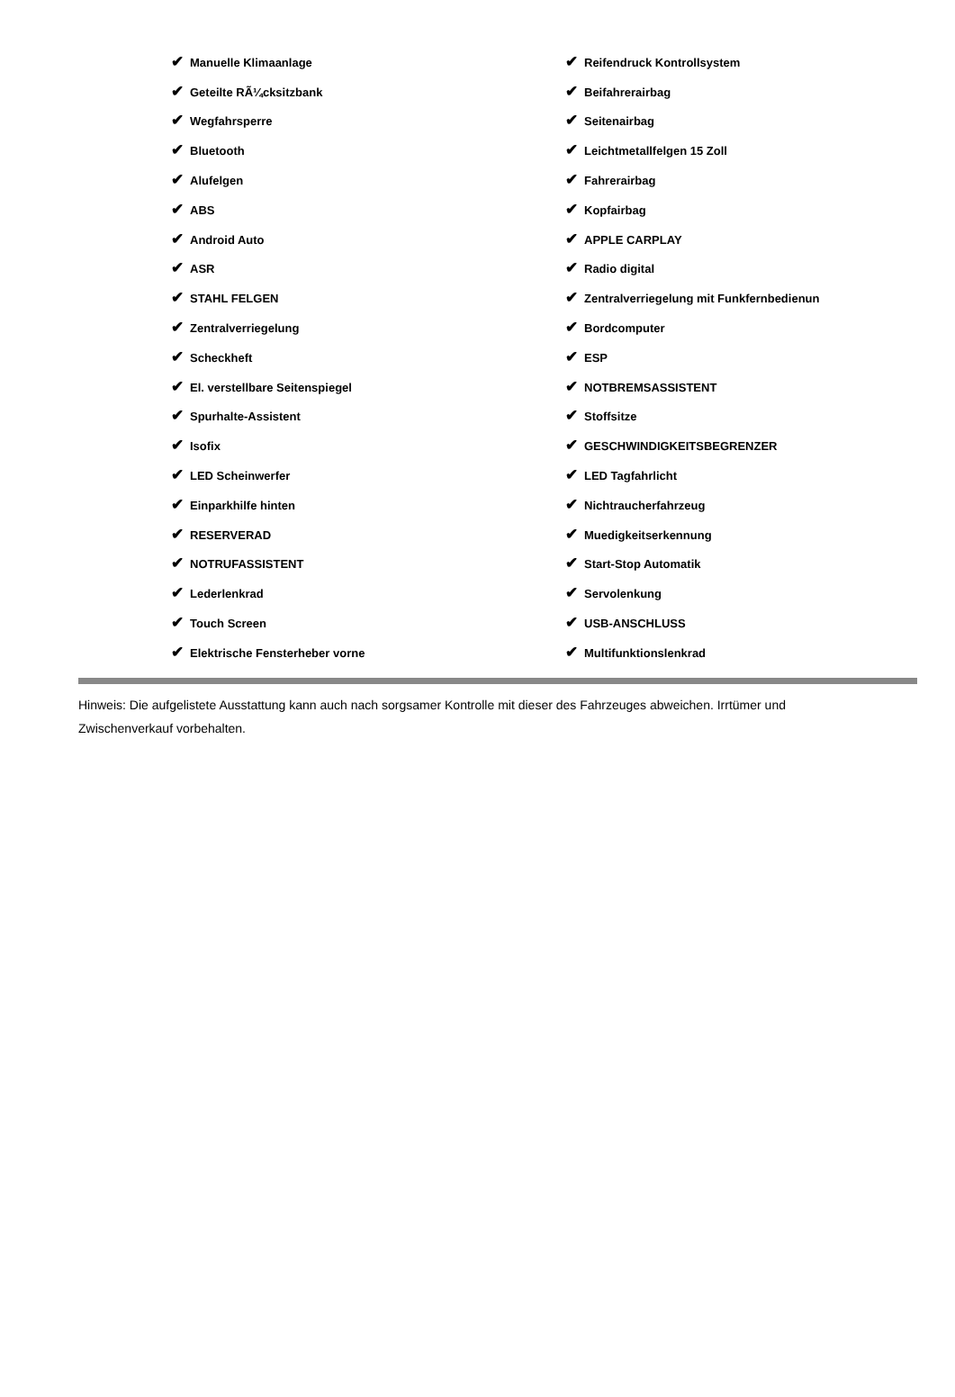| ✔ Manuelle Klimaanlage | ✔ Reifendruck Kontrollsystem |
| ✔ Geteilte RÃ¼cksitzbank | ✔ Beifahrerairbag |
| ✔ Wegfahrsperre | ✔ Seitenairbag |
| ✔ Bluetooth | ✔ Leichtmetallfelgen 15 Zoll |
| ✔ Alufelgen | ✔ Fahrerairbag |
| ✔ ABS | ✔ Kopfairbag |
| ✔ Android Auto | ✔ APPLE CARPLAY |
| ✔ ASR | ✔ Radio digital |
| ✔ STAHL FELGEN | ✔ Zentralverriegelung mit Funkfernbedienun |
| ✔ Zentralverriegelung | ✔ Bordcomputer |
| ✔ Scheckheft | ✔ ESP |
| ✔ El. verstellbare Seitenspiegel | ✔ NOTBREMSASSISTENT |
| ✔ Spurhalte-Assistent | ✔ Stoffsitze |
| ✔ Isofix | ✔ GESCHWINDIGKEITSBEGRENZER |
| ✔ LED Scheinwerfer | ✔ LED Tagfahrlicht |
| ✔ Einparkhilfe hinten | ✔ Nichtraucherfahrzeug |
| ✔ RESERVERAD | ✔ Muedigkeitserkennung |
| ✔ NOTRUFASSISTENT | ✔ Start-Stop Automatik |
| ✔ Lederlenkrad | ✔ Servolenkung |
| ✔ Touch Screen | ✔ USB-ANSCHLUSS |
| ✔ Elektrische Fensterheber vorne | ✔ Multifunktionslenkrad |
Hinweis: Die aufgelistete Ausstattung kann auch nach sorgsamer Kontrolle mit dieser des Fahrzeuges abweichen. Irrtümer und Zwischenverkauf vorbehalten.